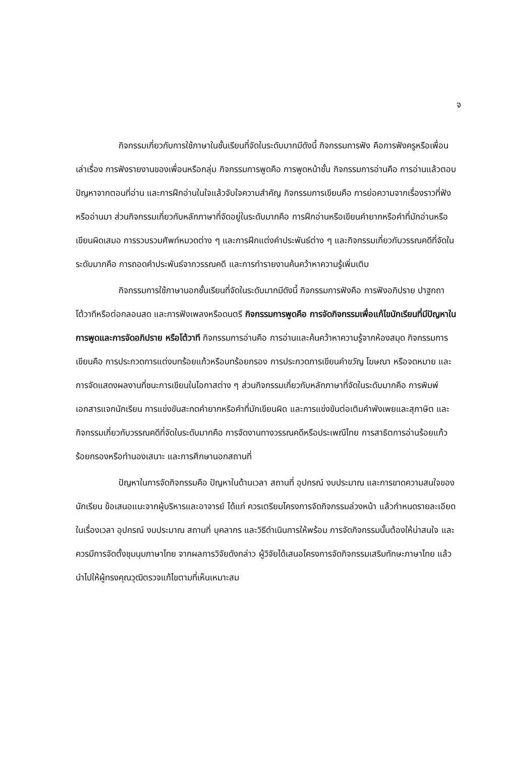จ
กิจกรรมเกี่ยวกับการใช้ภาษาในชั้นเรียนที่จัดในระดับมากมีดังนี้ กิจกรรมการฟัง คือการฟังครูหรือเพื่อนเล่าเรื่อง การฟังรายงานของเพื่อนหรือกลุ่ม กิจกรรมการพูดคือ การพูดหน้าชั้น กิจกรรมการอ่านคือ การอ่านแล้วตอบปัญหาจากตอนที่อ่าน และการฝึกอ่านในใจแล้วจับใจความสำคัญ กิจกรรมการเขียนคือ การย่อความจากเรื่องราวที่ฟังหรืออ่านมา ส่วนกิจกรรมเกี่ยวกับหลักภาษาที่จัดอยู่ในระดับมากคือ การฝึกอ่านหรือเขียนคำยากหรือคำที่มักอ่านหรือเขียนผิดเสมอ การรวบรวมศัพท์หมวดต่าง ๆ และการฝึกแต่งคำประพันธ์ต่าง ๆ และกิจกรรมเกี่ยวกับวรรณคดีที่จัดในระดับมากคือ การถอดคำประพันธ์จากวรรณคดี และการทำรายงานค้นคว้าหาความรู้เพิ่มเติม
กิจกรรมการใช้ภาษานอกชั้นเรียนที่จัดในระดับมากมีดังนี้ กิจกรรมการฟังคือ การฟังอภิปราย ปาฐกถา โต้วาทีหรือต่อกลอนสด และการฟังเพลงหรือดนตรี กิจกรรมการพูดคือ การจัดกิจกรรมเพื่อแก้ไขนักเรียนที่มีปัญหาในการพูดและการจัดอภิปราย หรือโต้วาที กิจกรรมการอ่านคือ การอ่านและค้นคว้าหาความรู้จากห้องสมุด กิจกรรมการเขียนคือ การประกวดการแต่งบทร้อยแก้วหรือบทร้อยกรอง การประกวดการเขียนคำขวัญ โฆษณา หรือจดหมาย และการจัดแสดงผลงานที่ชนะการเขียนในโอกาสต่าง ๆ ส่วนกิจกรรมเกี่ยวกับหลักภาษาที่จัดในระดับมากคือ การพิมพ์เอกสารแจกนักเรียน การแข่งขันสะกดคำยากหรือคำที่มักเขียนผิด และการแข่งขันต่อเติมคำพังเพยและสุภาษิต และกิจกรรมเกี่ยวกับวรรณคดีที่จัดในระดับมากคือ การจัดงานทางวรรณคดีหรือประเพณีไทย การสาธิตการอ่านร้อยแก้ว ร้อยกรองหรือทำนองเสนาะ และการศึกษานอกสถานที่
ปัญหาในการจัดกิจกรรมคือ ปัญหาในด้านเวลา สถานที่ อุปกรณ์ งบประมาณ และการขาดความสนใจของนักเรียน ข้อเสนอแนะจากผู้บริหารและอาจารย์ ได้แก่ ควรเตรียมโครงการจัดกิจกรรมล่วงหน้า แล้วกำหนดรายละเอียดในเรื่องเวลา อุปกรณ์ งบประมาณ สถานที่ บุคลากร และวิธีดำเนินการให้พร้อม การจัดกิจกรรมนั้นต้องให้น่าสนใจ และควรมีการจัดตั้งชุมนุมภาษาไทย จากผลการวิจัยดังกล่าว ผู้วิจัยได้เสนอโครงการจัดกิจกรรมเสริมทักษะภาษาไทย แล้วนำไปให้ผู้ทรงคุณวุฒิตรวจแก้ไขตามที่เห็นเหมาะสม